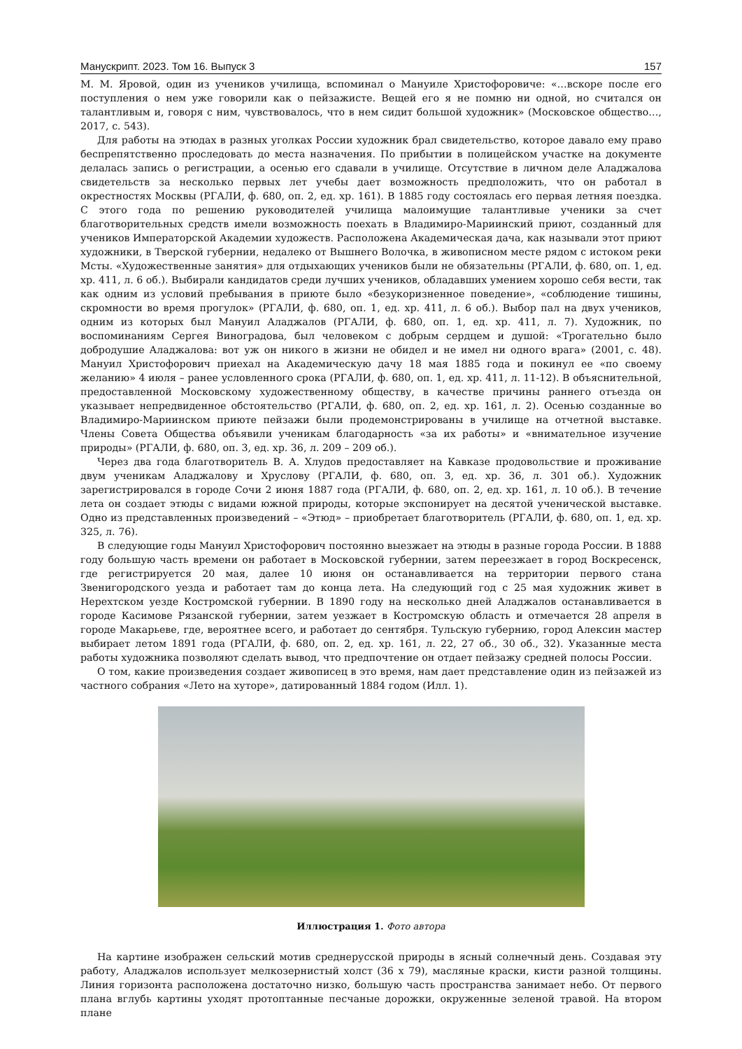Манускрипт. 2023. Том 16. Выпуск 3 157
М. М. Яровой, один из учеников училища, вспоминал о Мануиле Христофоровиче: «…вскоре после его поступления о нем уже говорили как о пейзажисте. Вещей его я не помню ни одной, но считался он талантливым и, говоря с ним, чувствовалось, что в нем сидит большой художник» (Московское общество…, 2017, с. 543).
Для работы на этюдах в разных уголках России художник брал свидетельство, которое давало ему право беспрепятственно проследовать до места назначения. По прибытии в полицейском участке на документе делалась запись о регистрации, а осенью его сдавали в училище. Отсутствие в личном деле Аладжалова свидетельств за несколько первых лет учебы дает возможность предположить, что он работал в окрестностях Москвы (РГАЛИ, ф. 680, оп. 2, ед. хр. 161). В 1885 году состоялась его первая летняя поездка. С этого года по решению руководителей училища малоимущие талантливые ученики за счет благотворительных средств имели возможность поехать в Владимиро-Мариинский приют, созданный для учеников Императорской Академии художеств. Расположена Академическая дача, как называли этот приют художники, в Тверской губернии, недалеко от Вышнего Волочка, в живописном месте рядом с истоком реки Мсты. «Художественные занятия» для отдыхающих учеников были не обязательны (РГАЛИ, ф. 680, оп. 1, ед. хр. 411, л. 6 об.). Выбирали кандидатов среди лучших учеников, обладавших умением хорошо себя вести, так как одним из условий пребывания в приюте было «безукоризненное поведение», «соблюдение тишины, скромности во время прогулок» (РГАЛИ, ф. 680, оп. 1, ед. хр. 411, л. 6 об.). Выбор пал на двух учеников, одним из которых был Мануил Аладжалов (РГАЛИ, ф. 680, оп. 1, ед. хр. 411, л. 7). Художник, по воспоминаниям Сергея Виноградова, был человеком с добрым сердцем и душой: «Трогательно было добродушие Аладжалова: вот уж он никого в жизни не обидел и не имел ни одного врага» (2001, с. 48). Мануил Христофорович приехал на Академическую дачу 18 мая 1885 года и покинул ее «по своему желанию» 4 июля – ранее условленного срока (РГАЛИ, ф. 680, оп. 1, ед. хр. 411, л. 11-12). В объяснительной, предоставленной Московскому художественному обществу, в качестве причины раннего отъезда он указывает непредвиденное обстоятельство (РГАЛИ, ф. 680, оп. 2, ед. хр. 161, л. 2). Осенью созданные во Владимиро-Мариинском приюте пейзажи были продемонстрированы в училище на отчетной выставке. Члены Совета Общества объявили ученикам благодарность «за их работы» и «внимательное изучение природы» (РГАЛИ, ф. 680, оп. 3, ед. хр. 36, л. 209 – 209 об.).
Через два года благотворитель В. А. Хлудов предоставляет на Кавказе продовольствие и проживание двум ученикам Аладжалову и Хруслову (РГАЛИ, ф. 680, оп. 3, ед. хр. 36, л. 301 об.). Художник зарегистрировался в городе Сочи 2 июня 1887 года (РГАЛИ, ф. 680, оп. 2, ед. хр. 161, л. 10 об.). В течение лета он создает этюды с видами южной природы, которые экспонирует на десятой ученической выставке. Одно из представленных произведений – «Этюд» – приобретает благотворитель (РГАЛИ, ф. 680, оп. 1, ед. хр. 325, л. 76).
В следующие годы Мануил Христофорович постоянно выезжает на этюды в разные города России. В 1888 году большую часть времени он работает в Московской губернии, затем переезжает в город Воскресенск, где регистрируется 20 мая, далее 10 июня он останавливается на территории первого стана Звенигородского уезда и работает там до конца лета. На следующий год с 25 мая художник живет в Нерехтском уезде Костромской губернии. В 1890 году на несколько дней Аладжалов останавливается в городе Касимове Рязанской губернии, затем уезжает в Костромскую область и отмечается 28 апреля в городе Макарьеве, где, вероятнее всего, и работает до сентября. Тульскую губернию, город Алексин мастер выбирает летом 1891 года (РГАЛИ, ф. 680, оп. 2, ед. хр. 161, л. 22, 27 об., 30 об., 32). Указанные места работы художника позволяют сделать вывод, что предпочтение он отдает пейзажу средней полосы России.
О том, какие произведения создает живописец в это время, нам дает представление один из пейзажей из частного собрания «Лето на хуторе», датированный 1884 годом (Илл. 1).
Иллюстрация 1. Фото автора
На картине изображен сельский мотив среднерусской природы в ясный солнечный день. Создавая эту работу, Аладжалов использует мелкозернистый холст (36 х 79), масляные краски, кисти разной толщины. Линия горизонта расположена достаточно низко, большую часть пространства занимает небо. От первого плана вглубь картины уходят протоптанные песчаные дорожки, окруженные зеленой травой. На втором плане